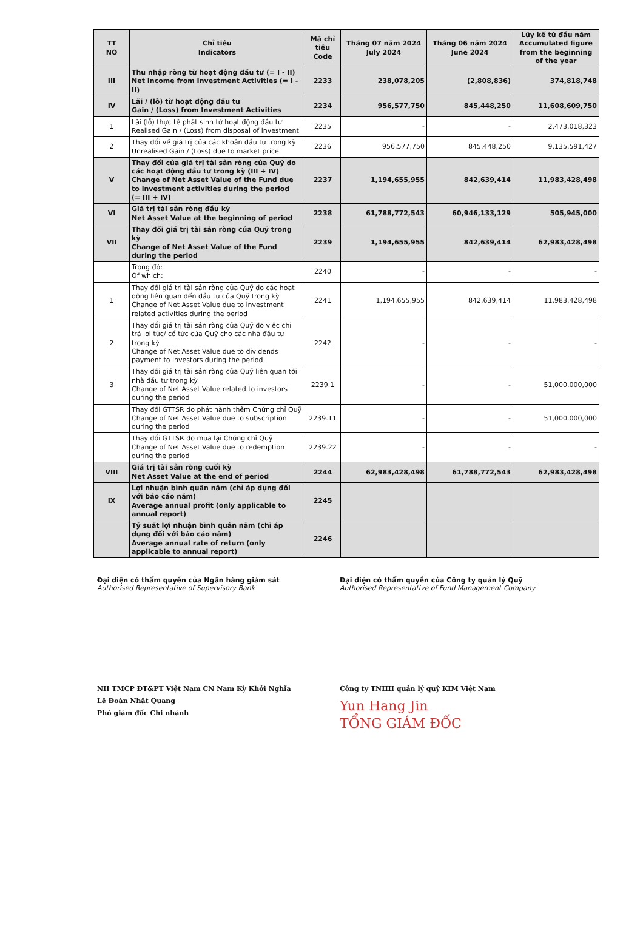| TT NO | Chỉ tiêu Indicators | Mã chỉ tiêu Code | Tháng 07 năm 2024 July 2024 | Tháng 06 năm 2024 June 2024 | Lũy kế từ đầu năm Accumulated figure from the beginning of the year |
| --- | --- | --- | --- | --- | --- |
| III | Thu nhập ròng từ hoạt động đầu tư (= I - II) Net Income from Investment Activities (= I - II) | 2233 | 238,078,205 | (2,808,836) | 374,818,748 |
| IV | Lãi / (lỗ) từ hoạt động đầu tư Gain / (Loss) from Investment Activities | 2234 | 956,577,750 | 845,448,250 | 11,608,609,750 |
| 1 | Lãi (lỗ) thực tế phát sinh từ hoạt động đầu tư Realised Gain / (Loss) from disposal of investment | 2235 | - | - | 2,473,018,323 |
| 2 | Thay đổi về giá trị của các khoản đầu tư trong kỳ Unrealised Gain / (Loss) due to market price | 2236 | 956,577,750 | 845,448,250 | 9,135,591,427 |
| V | Thay đổi của giá trị tài sản ròng của Quỹ do các hoạt động đầu tư trong kỳ (III + IV) Change of Net Asset Value of the Fund due to investment activities during the period (= III + IV) | 2237 | 1,194,655,955 | 842,639,414 | 11,983,428,498 |
| VI | Giá trị tài sản ròng đầu kỳ Net Asset Value at the beginning of period | 2238 | 61,788,772,543 | 60,946,133,129 | 505,945,000 |
| VII | Thay đổi giá trị tài sản ròng của Quỹ trong kỳ Change of Net Asset Value of the Fund during the period | 2239 | 1,194,655,955 | 842,639,414 | 62,983,428,498 |
| | Trong đó: Of which: | 2240 | - | - | - |
| 1 | Thay đổi giá trị tài sản ròng của Quỹ do các hoạt động liên quan đến đầu tư của Quỹ trong kỳ Change of Net Asset Value due to investment related activities during the period | 2241 | 1,194,655,955 | 842,639,414 | 11,983,428,498 |
| 2 | Thay đổi giá trị tài sản ròng của Quỹ do việc chi trả lợi tức/ cổ tức của Quỹ cho các nhà đầu tư trong kỳ Change of Net Asset Value due to dividends payment to investors during the period | 2242 | - | - | - |
| 3 | Thay đổi giá trị tài sản ròng của Quỹ liên quan tới nhà đầu tư trong kỳ Change of Net Asset Value related to investors during the period | 2239.1 | - | - | 51,000,000,000 |
| | Thay đổi GTTSR do phát hành thêm Chứng chỉ Quỹ Change of Net Asset Value due to subscription during the period | 2239.11 | - | - | 51,000,000,000 |
| | Thay đổi GTTSR do mua lại Chứng chỉ Quỹ Change of Net Asset Value due to redemption during the period | 2239.22 | - | - | - |
| VIII | Giá trị tài sản ròng cuối kỳ Net Asset Value at the end of period | 2244 | 62,983,428,498 | 61,788,772,543 | 62,983,428,498 |
| IX | Lợi nhuận bình quân năm (chỉ áp dụng đối với báo cáo năm) Average annual profit (only applicable to annual report) | 2245 | | | |
| | Tỷ suất lợi nhuận bình quân năm (chỉ áp dụng đối với báo cáo năm) Average annual rate of return (only applicable to annual report) | 2246 | | | |
Đại diện có thẩm quyền của Ngân hàng giám sát
Authorised Representative of Supervisory Bank
NH TMCP ĐT&PT Việt Nam CN Nam Kỳ Khởi Nghĩa
Lê Đoàn Nhật Quang
Phó giám đốc Chi nhánh
Đại diện có thẩm quyền của Công ty quản lý Quỹ
Authorised Representative of Fund Management Company
Công ty TNHH quản lý quỹ KIM Việt Nam
Yun Hang Jin
TỔNG GIÁM ĐỐC